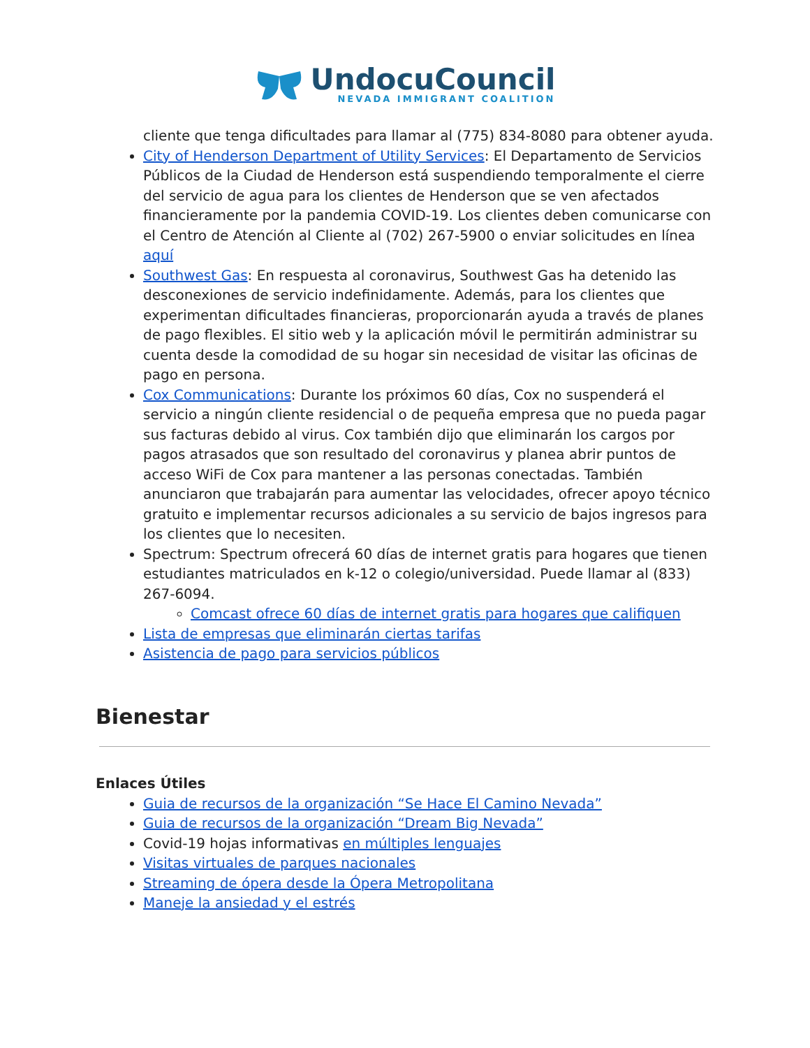UndocuCouncil
NEVADA IMMIGRANT COALITION
cliente que tenga dificultades para llamar al (775) 834-8080 para obtener ayuda.
City of Henderson Department of Utility Services: El Departamento de Servicios Públicos de la Ciudad de Henderson está suspendiendo temporalmente el cierre del servicio de agua para los clientes de Henderson que se ven afectados financieramente por la pandemia COVID-19. Los clientes deben comunicarse con el Centro de Atención al Cliente al (702) 267-5900 o enviar solicitudes en línea aquí
Southwest Gas: En respuesta al coronavirus, Southwest Gas ha detenido las desconexiones de servicio indefinidamente. Además, para los clientes que experimentan dificultades financieras, proporcionarán ayuda a través de planes de pago flexibles. El sitio web y la aplicación móvil le permitirán administrar su cuenta desde la comodidad de su hogar sin necesidad de visitar las oficinas de pago en persona.
Cox Communications: Durante los próximos 60 días, Cox no suspenderá el servicio a ningún cliente residencial o de pequeña empresa que no pueda pagar sus facturas debido al virus. Cox también dijo que eliminarán los cargos por pagos atrasados que son resultado del coronavirus y planea abrir puntos de acceso WiFi de Cox para mantener a las personas conectadas. También anunciaron que trabajarán para aumentar las velocidades, ofrecer apoyo técnico gratuito e implementar recursos adicionales a su servicio de bajos ingresos para los clientes que lo necesiten.
Spectrum: Spectrum ofrecerá 60 días de internet gratis para hogares que tienen estudiantes matriculados en k-12 o colegio/universidad. Puede llamar al (833) 267-6094.
Comcast ofrece 60 días de internet gratis para hogares que califiquen
Lista de empresas que eliminarán ciertas tarifas
Asistencia de pago para servicios públicos
Bienestar
Enlaces Útiles
Guia de recursos de la organización “Se Hace El Camino Nevada”
Guia de recursos de la organización “Dream Big Nevada”
Covid-19 hojas informativas en múltiples lenguajes
Visitas virtuales de parques nacionales
Streaming de ópera desde la Ópera Metropolitana
Maneje la ansiedad y el estrés